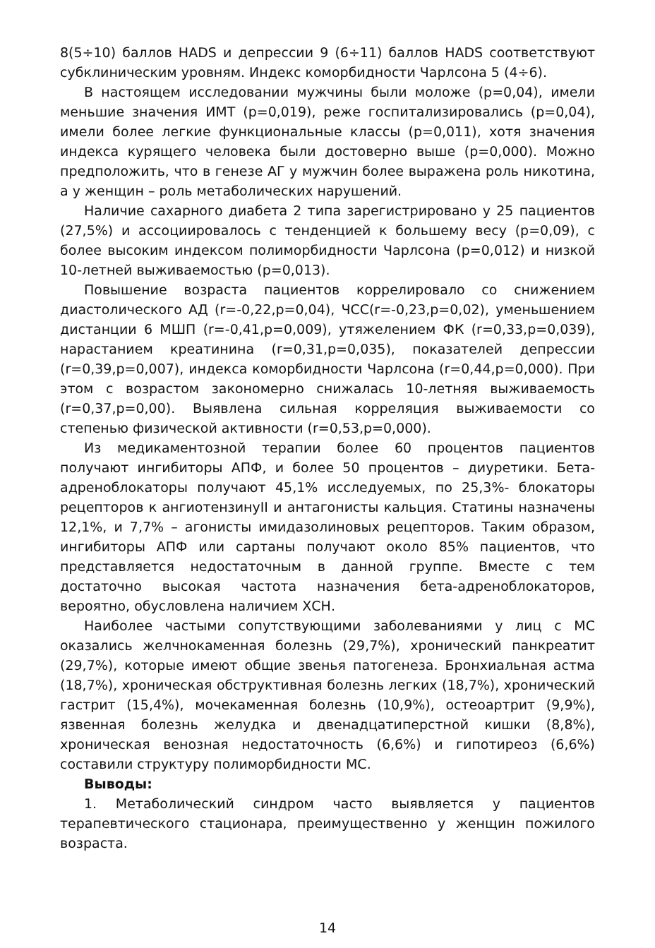8(5÷10) баллов HADS и депрессии 9 (6÷11) баллов HADS соответствуют субклиническим уровням. Индекс коморбидности Чарлсона 5 (4÷6).
В настоящем исследовании мужчины были моложе (p=0,04), имели меньшие значения ИМТ (p=0,019), реже госпитализировались (p=0,04), имели более легкие функциональные классы (p=0,011), хотя значения индекса курящего человека были достоверно выше (p=0,000). Можно предположить, что в генезе АГ у мужчин более выражена роль никотина, а у женщин – роль метаболических нарушений.
Наличие сахарного диабета 2 типа зарегистрировано у 25 пациентов (27,5%) и ассоциировалось с тенденцией к большему весу (p=0,09), с более высоким индексом полиморбидности Чарлсона (p=0,012) и низкой 10-летней выживаемостью (p=0,013).
Повышение возраста пациентов коррелировало со снижением диастолического АД (r=-0,22,p=0,04), ЧСС(r=-0,23,p=0,02), уменьшением дистанции 6 МШП (r=-0,41,p=0,009), утяжелением ФК (r=0,33,p=0,039), нарастанием креатинина (r=0,31,p=0,035), показателей депрессии (r=0,39,p=0,007), индекса коморбидности Чарлсона (r=0,44,p=0,000). При этом с возрастом закономерно снижалась 10-летняя выживаемость (r=0,37,p=0,00). Выявлена сильная корреляция выживаемости со степенью физической активности (r=0,53,p=0,000).
Из медикаментозной терапии более 60 процентов пациентов получают ингибиторы АПФ, и более 50 процентов – диуретики. Бета-адреноблокаторы получают 45,1% исследуемых, по 25,3%- блокаторы рецепторов к ангиотензинуII и антагонисты кальция. Статины назначены 12,1%, и 7,7% – агонисты имидазолиновых рецепторов. Таким образом, ингибиторы АПФ или сартаны получают около 85% пациентов, что представляется недостаточным в данной группе. Вместе с тем достаточно высокая частота назначения бета-адреноблокаторов, вероятно, обусловлена наличием ХСН.
Наиболее частыми сопутствующими заболеваниями у лиц с МС оказались желчнокаменная болезнь (29,7%), хронический панкреатит (29,7%), которые имеют общие звенья патогенеза. Бронхиальная астма (18,7%), хроническая обструктивная болезнь легких (18,7%), хронический гастрит (15,4%), мочекаменная болезнь (10,9%), остеоартрит (9,9%), язвенная болезнь желудка и двенадцатиперстной кишки (8,8%), хроническая венозная недостаточность (6,6%) и гипотиреоз (6,6%) составили структуру полиморбидности МС.
Выводы:
1. Метаболический синдром часто выявляется у пациентов терапевтического стационара, преимущественно у женщин пожилого возраста.
14